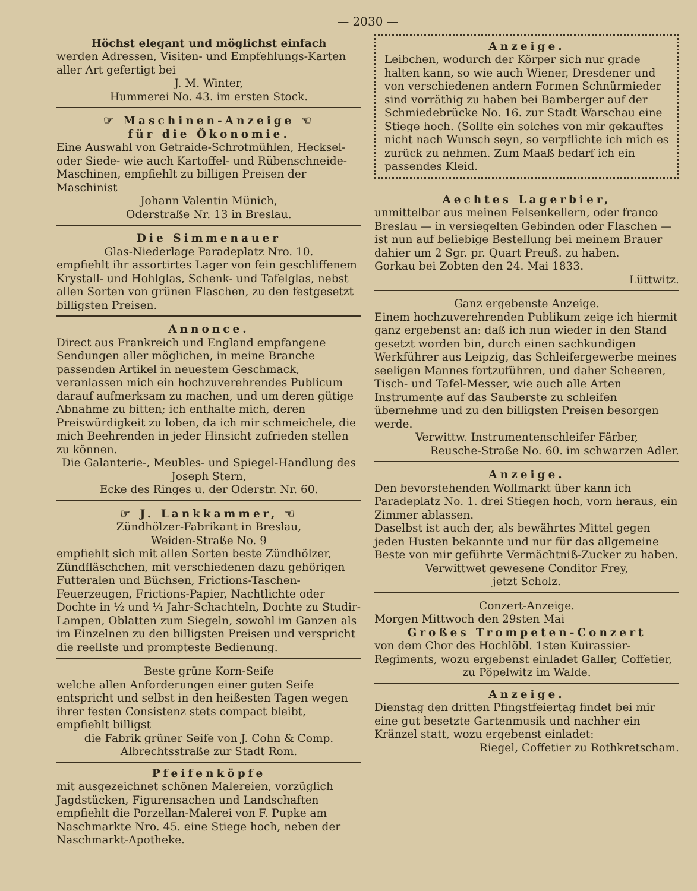— 2030 —
Höchst elegant und möglichst einfach
werden Adressen, Visiten- und Empfehlungs-Karten aller Art gefertigt bei
J. M. Winter,
Hummerei No. 43. im ersten Stock.
☞ Maschinen-Anzeige ☜
für die Ökonomie.
Eine Auswahl von Getraide-Schrotmühlen, Hecksel- oder Siede- wie auch Kartoffel- und Rübenschneide-Maschinen, empfiehlt zu billigen Preisen der Maschinist
Johann Valentin Münich,
Oderstraße Nr. 13 in Breslau.
Die Simmenauer
Glas-Niederlage Paradeplatz Nro. 10.
empfiehlt ihr assortirtes Lager von fein geschliffenem Krystall- und Hohlglas, Schenk- und Tafelglas, nebst allen Sorten von grünen Flaschen, zu den festgesetzt billigsten Preisen.
Annonce.
Direct aus Frankreich und England empfangene Sendungen aller möglichen, in meine Branche passenden Artikel in neuestem Geschmack, veranlassen mich ein hochzuverehrendes Publicum darauf aufmerksam zu machen, und um deren gütige Abnahme zu bitten; ich enthalte mich, deren Preiswürdigkeit zu loben, da ich mir schmeichele, die mich Beehrenden in jeder Hinsicht zufrieden stellen zu können.
Die Galanterie-, Meubles- und Spiegel-Handlung des Joseph Stern,
Ecke des Ringes u. der Oderstr. Nr. 60.
☞ J. Lankkammer, ☜
Zündhölzer-Fabrikant in Breslau,
Weiden-Straße No. 9
empfiehlt sich mit allen Sorten beste Zündhölzer, Zündfläschchen, mit verschiedenen dazu gehörigen Futteralen und Büchsen, Frictions-Taschen-Feuerzeugen, Frictions-Papier, Nachtlichte oder Dochte in ½ und ¼ Jahr-Schachteln, Dochte zu Studir-Lampen, Oblatten zum Siegeln, sowohl im Ganzen als im Einzelnen zu den billigsten Preisen und verspricht die reellste und prompteste Bedienung.
Beste grüne Korn-Seife
welche allen Anforderungen einer guten Seife entspricht und selbst in den heißesten Tagen wegen ihrer festen Consistenz stets compact bleibt, empfiehlt billigst
die Fabrik grüner Seife von J. Cohn & Comp.
Albrechtsstraße zur Stadt Rom.
Pfeifenköpfe
mit ausgezeichnet schönen Malereien, vorzüglich Jagdstücken, Figurensachen und Landschaften empfiehlt die Porzellan-Malerei von F. Pupke am Naschmarkte Nro. 45. eine Stiege hoch, neben der Naschmarkt-Apotheke.
Anzeige.
Leibchen, wodurch der Körper sich nur grade halten kann, so wie auch Wiener, Dresdener und von verschiedenen andern Formen Schnürmieder sind vorräthig zu haben bei Bamberger auf der Schmiedebrücke No. 16. zur Stadt Warschau eine Stiege hoch. (Sollte ein solches von mir gekauftes nicht nach Wunsch seyn, so verpflichte ich mich es zurück zu nehmen. Zum Maaß bedarf ich ein passendes Kleid.
Aechtes Lagerbier,
unmittelbar aus meinen Felsenkellern, oder franco Breslau — in versiegelten Gebinden oder Flaschen — ist nun auf beliebige Bestellung bei meinem Brauer dahier um 2 Sgr. pr. Quart Preuß. zu haben.
Gorkau bei Zobten den 24. Mai 1833.
Lüttwitz.
Ganz ergebenste Anzeige.
Einem hochzuverehrenden Publikum zeige ich hiermit ganz ergebenst an: daß ich nun wieder in den Stand gesetzt worden bin, durch einen sachkundigen Werkführer aus Leipzig, das Schleifergewerbe meines seeligen Mannes fortzuführen, und daher Scheeren, Tisch- und Tafel-Messer, wie auch alle Arten Instrumente auf das Sauberste zu schleifen übernehme und zu den billigsten Preisen besorgen werde.
Verwittw. Instrumentenschleifer Färber,
Reusche-Straße No. 60. im schwarzen Adler.
Anzeige.
Den bevorstehenden Wollmarkt über kann ich Paradeplatz No. 1. drei Stiegen hoch, vorn heraus, ein Zimmer ablassen.
Daselbst ist auch der, als bewährtes Mittel gegen jeden Husten bekannte und nur für das allgemeine Beste von mir geführte Vermächtniß-Zucker zu haben.
Verwittwet gewesene Conditor Frey,
jetzt Scholz.
Conzert-Anzeige.
Morgen Mittwoch den 29sten Mai
Großes Trompeten-Conzert
von dem Chor des Hochlöbl. 1sten Kuirassier-Regiments, wozu ergebenst einladet Galler, Coffetier,
zu Pöpelwitz im Walde.
Anzeige.
Dienstag den dritten Pfingstfeiertag findet bei mir eine gut besetzte Gartenmusik und nachher ein Kränzel statt, wozu ergebenst einladet:
Riegel, Coffetier zu Rothkretscham.